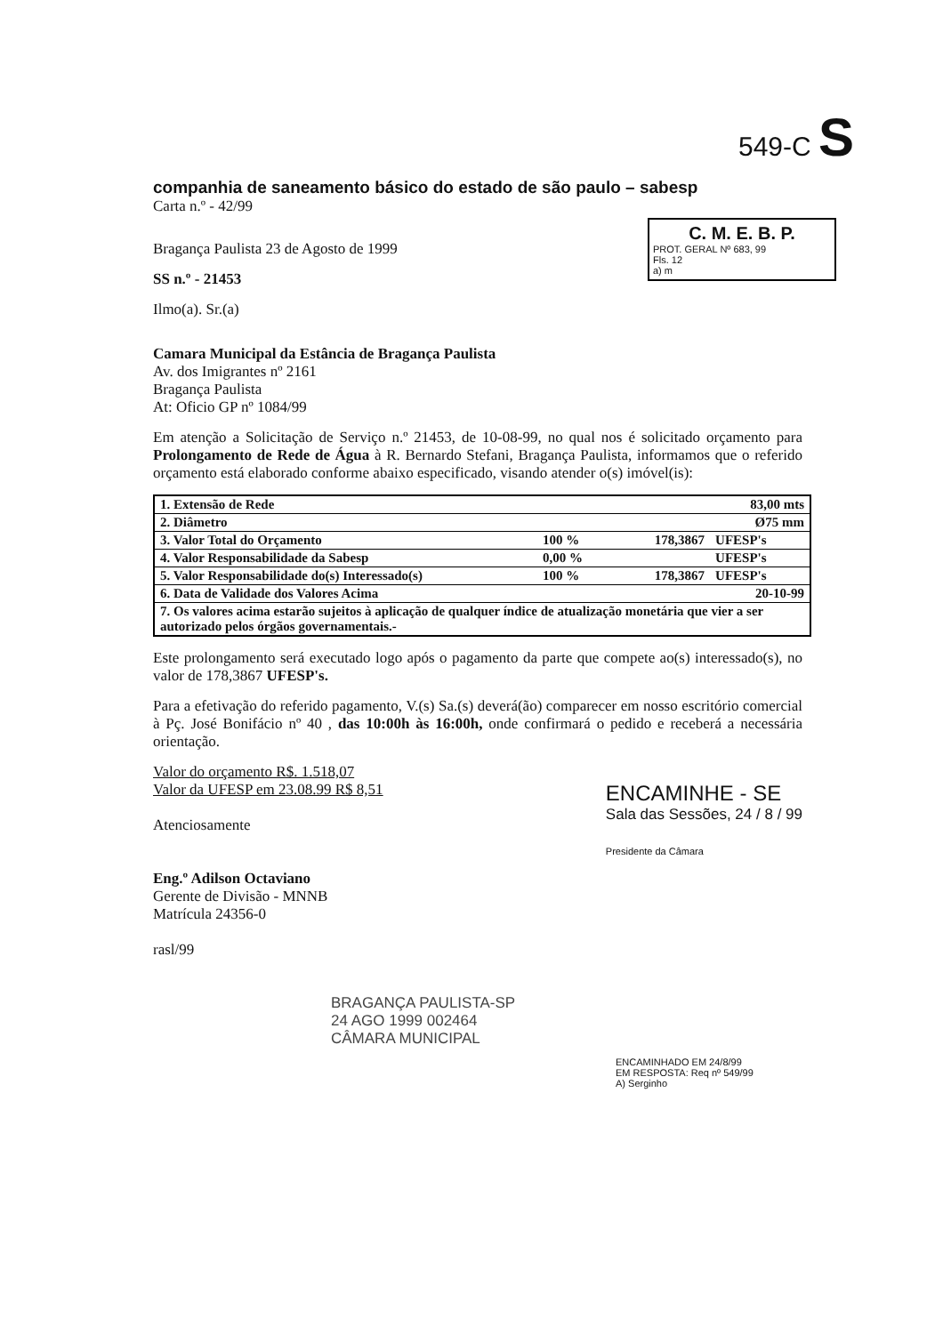549-C S
C. M. E. B. P.
PROT. GERAL Nº 683, 99
Fls. 12
a) m
companhia de saneamento básico do estado de são paulo – sabesp
Carta n.º - 42/99
Bragança Paulista 23 de Agosto de 1999
SS n.º - 21453
Ilmo(a). Sr.(a)
Camara Municipal da Estância de Bragança Paulista
Av. dos Imigrantes nº 2161
Bragança Paulista
At: Oficio GP nº 1084/99
Em atenção a Solicitação de Serviço n.º 21453, de 10-08-99, no qual nos é solicitado orçamento para Prolongamento de Rede de Água à R. Bernardo Stefani, Bragança Paulista, informamos que o referido orçamento está elaborado conforme abaixo especificado, visando atender o(s) imóvel(is):
| 1. Extensão de Rede | | 83,00 mts | |
| 2. Diâmetro | | Ø75 mm | |
| 3. Valor Total do Orçamento | 100 % | 178,3867 | UFESP's |
| 4. Valor Responsabilidade da Sabesp | 0,00 % | | UFESP's |
| 5. Valor Responsabilidade do(s) Interessado(s) | 100 % | 178,3867 | UFESP's |
| 6. Data de Validade dos Valores Acima | | 20-10-99 | |
| 7. Os valores acima estarão sujeitos à aplicação de qualquer índice de atualização monetária que vier a ser autorizado pelos órgãos governamentais.- | | | |
Este prolongamento será executado logo após o pagamento da parte que compete ao(s) interessado(s), no valor de 178,3867 UFESP's.
Para a efetivação do referido pagamento, V.(s) Sa.(s) deverá(ão) comparecer em nosso escritório comercial à Pç. José Bonifácio nº 40 , das 10:00h às 16:00h, onde confirmará o pedido e receberá a necessária orientação.
Valor do orçamento R$. 1.518,07
Valor da UFESP em 23.08.99 R$ 8,51
Atenciosamente
Eng.º Adilson Octaviano
Gerente de Divisão - MNNB
Matrícula 24356-0
rasl/99
ENCAMINHE - SE
Sala das Sessões, 24 / 8 / 99
Presidente da Câmara
BRAGANÇA PAULISTA-SP
24 AGO 1999 002464
CÂMARA MUNICIPAL
ENCAMINHADO EM 24/8/99
EM RESPOSTA: Req nº 549/99
A) Serginho